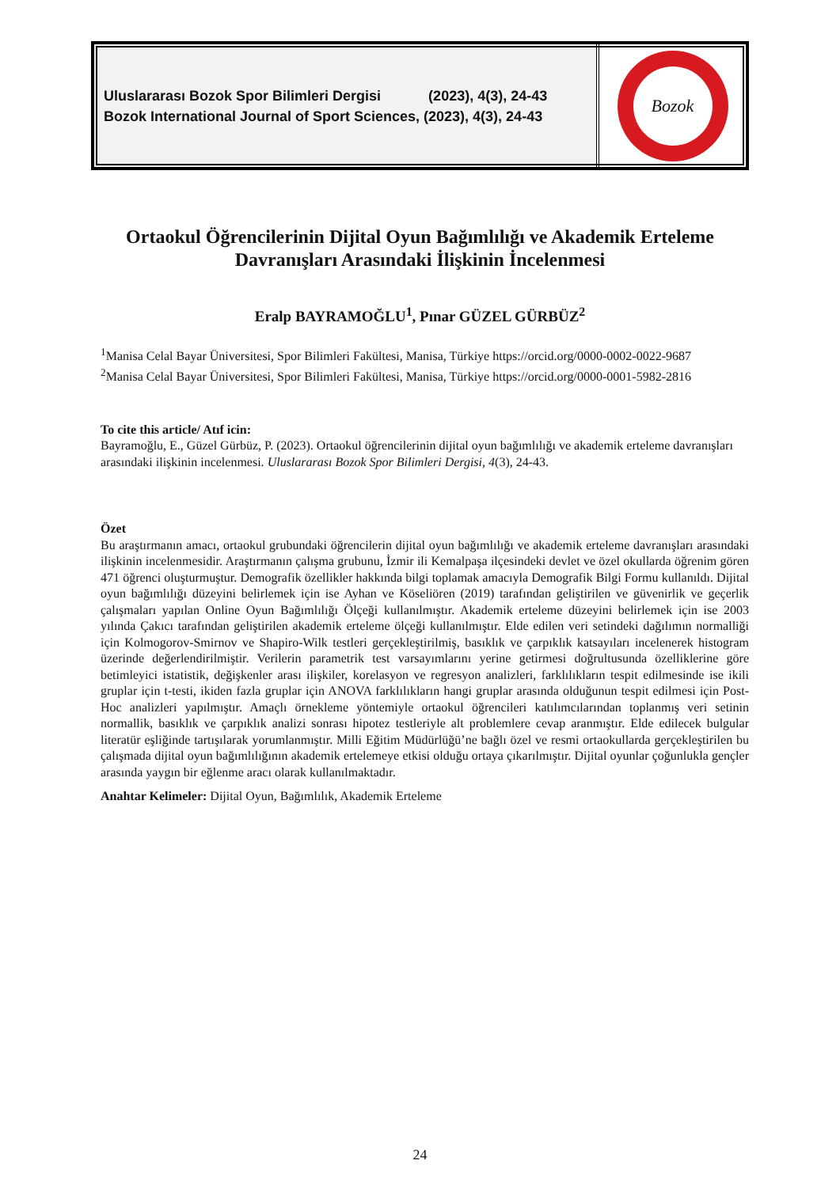Uluslararası Bozok Spor Bilimleri Dergisi (2023), 4(3), 24-43
Bozok International Journal of Sport Sciences, (2023), 4(3), 24-43
Bozok
Ortaokul Öğrencilerinin Dijital Oyun Bağımlılığı ve Akademik Erteleme Davranışları Arasındaki İlişkinin İncelenmesi
Eralp BAYRAMOĞLU<sup>1</sup>, Pınar GÜZEL GÜRBÜZ<sup>2</sup>
<sup>1</sup> Manisa Celal Bayar Üniversitesi, Spor Bilimleri Fakültesi, Manisa, Türkiye https://orcid.org/0000-0002-0022-9687
<sup>2</sup> Manisa Celal Bayar Üniversitesi, Spor Bilimleri Fakültesi, Manisa, Türkiye https://orcid.org/0000-0001-5982-2816
To cite this article/ Atıf icin:
Bayramoğlu, E., Güzel Gürbüz, P. (2023). Ortaokul öğrencilerinin dijital oyun bağımlılığı ve akademik erteleme davranışları arasındaki ilişkinin incelenmesi. Uluslararası Bozok Spor Bilimleri Dergisi, 4(3), 24-43.
Özet
Bu araştırmanın amacı, ortaokul grubundaki öğrencilerin dijital oyun bağımlılığı ve akademik erteleme davranışları arasındaki ilişkinin incelenmesidir. Araştırmanın çalışma grubunu, İzmir ili Kemalpaşa ilçesindeki devlet ve özel okullarda öğrenim gören 471 öğrenci oluşturmuştur. Demografik özellikler hakkında bilgi toplamak amacıyla Demografik Bilgi Formu kullanıldı. Dijital oyun bağımlılığı düzeyini belirlemek için ise Ayhan ve Köseliören (2019) tarafından geliştirilen ve güvenirlik ve geçerlik çalışmaları yapılan Online Oyun Bağımlılığı Ölçeği kullanılmıştır. Akademik erteleme düzeyini belirlemek için ise 2003 yılında Çakıcı tarafından geliştirilen akademik erteleme ölçeği kullanılmıştır. Elde edilen veri setindeki dağılımın normalliği için Kolmogorov-Smirnov ve Shapiro-Wilk testleri gerçekleştirilmiş, basıklık ve çarpıklık katsayıları incelenerek histogram üzerinde değerlendirilmiştir. Verilerin parametrik test varsayımlarını yerine getirmesi doğrultusunda özelliklerine göre betimleyici istatistik, değişkenler arası ilişkiler, korelasyon ve regresyon analizleri, farklılıkların tespit edilmesinde ise ikili gruplar için t-testi, ikiden fazla gruplar için ANOVA farklılıkların hangi gruplar arasında olduğunun tespit edilmesi için Post-Hoc analizleri yapılmıştır. Amaçlı örnekleme yöntemiyle ortaokul öğrencileri katılımcılarından toplanmış veri setinin normallik, basıklık ve çarpıklık analizi sonrası hipotez testleriyle alt problemlere cevap aranmıştır. Elde edilecek bulgular literatür eşliğinde tartışılarak yorumlanmıştır. Milli Eğitim Müdürlüğü’ne bağlı özel ve resmi ortaokullarda gerçekleştirilen bu çalışmada dijital oyun bağımlılığının akademik ertelemeye etkisi olduğu ortaya çıkarılmıştır. Dijital oyunlar çoğunlukla gençler arasında yaygın bir eğlenme aracı olarak kullanılmaktadır.
Anahtar Kelimeler: Dijital Oyun, Bağımlılık, Akademik Erteleme
24